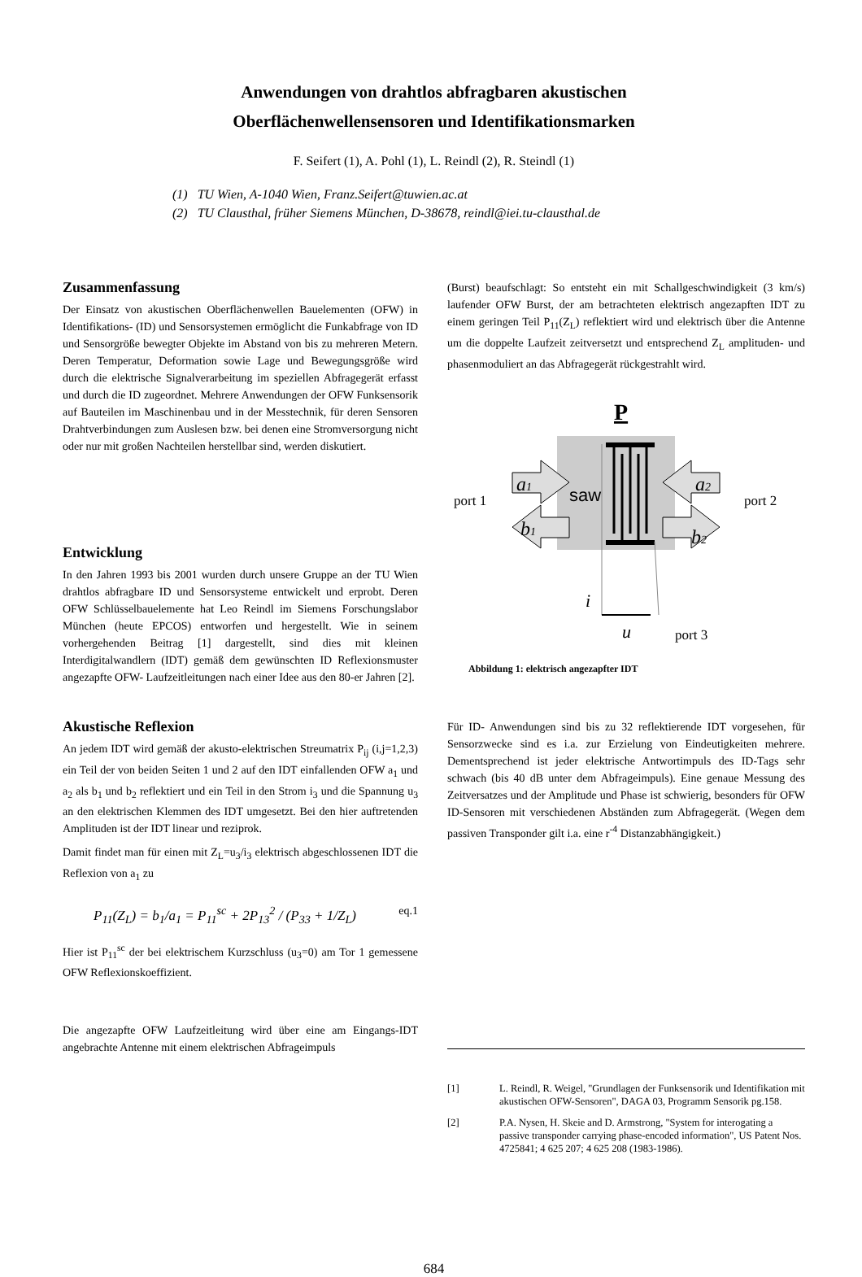Anwendungen von drahtlos abfragbaren akustischen
Oberflächenwellensensoren und Identifikationsmarken
F. Seifert (1), A. Pohl (1), L. Reindl (2), R. Steindl (1)
(1) TU Wien, A-1040 Wien, Franz.Seifert@tuwien.ac.at
(2) TU Clausthal, früher Siemens München, D-38678, reindl@iei.tu-clausthal.de
Zusammenfassung
Der Einsatz von akustischen Oberflächenwellen Bauelementen (OFW) in Identifikations- (ID) und Sensorsystemen ermöglicht die Funkabfrage von ID und Sensorgröße bewegter Objekte im Abstand von bis zu mehreren Metern. Deren Temperatur, Deformation sowie Lage und Bewegungsgröße wird durch die elektrische Signalverarbeitung im speziellen Abfragegerät erfasst und durch die ID zugeordnet. Mehrere Anwendungen der OFW Funksensorik auf Bauteilen im Maschinenbau und in der Messtechnik, für deren Sensoren Drahtverbindungen zum Auslesen bzw. bei denen eine Stromversorgung nicht oder nur mit großen Nachteilen herstellbar sind, werden diskutiert.
Entwicklung
In den Jahren 1993 bis 2001 wurden durch unsere Gruppe an der TU Wien drahtlos abfragbare ID und Sensorsysteme entwickelt und erprobt. Deren OFW Schlüsselbauelemente hat Leo Reindl im Siemens Forschungslabor München (heute EPCOS) entworfen und hergestellt. Wie in seinem vorhergehenden Beitrag [1] dargestellt, sind dies mit kleinen Interdigitalwandlern (IDT) gemäß dem gewünschten ID Reflexionsmuster angezapfte OFW- Laufzeitleitungen nach einer Idee aus den 80-er Jahren [2].
Akustische Reflexion
An jedem IDT wird gemäß der akusto-elektrischen Streumatrix P<sub>ij</sub> (i,j=1,2,3) ein Teil der von beiden Seiten 1 und 2 auf den IDT einfallenden OFW a<sub>1</sub> und a<sub>2</sub> als b<sub>1</sub> und b<sub>2</sub> reflektiert und ein Teil in den Strom i<sub>3</sub> und die Spannung u<sub>3</sub> an den elektrischen Klemmen des IDT umgesetzt. Bei den hier auftretenden Amplituden ist der IDT linear und reziprok.
Damit findet man für einen mit Z<sub>L</sub>=u<sub>3</sub>/i<sub>3</sub> elektrisch abgeschlossenen IDT die Reflexion von a<sub>1</sub> zu
P<sub>11</sub>(Z<sub>L</sub>) = b<sub>1</sub>/a<sub>1</sub> = P<sub>11</sub><sup>sc</sup> + 2P<sub>13</sub><sup>2</sup> / (P<sub>33</sub> + 1/Z<sub>L</sub>) eq.1
Hier ist P<sub>11</sub><sup>sc</sup> der bei elektrischem Kurzschluss (u<sub>3</sub>=0) am Tor 1 gemessene OFW Reflexionskoeffizient.
Die angezapfte OFW Laufzeitleitung wird über eine am Eingangs-IDT angebrachte Antenne mit einem elektrischen Abfrageimpuls
(Burst) beaufschlagt: So entsteht ein mit Schallgeschwindigkeit (3 km/s) laufender OFW Burst, der am betrachteten elektrisch angezapften IDT zu einem geringen Teil P<sub>11</sub>(Z<sub>L</sub>) reflektiert wird und elektrisch über die Antenne um die doppelte Laufzeit zeitversetzt und entsprechend Z<sub>L</sub> amplituden- und phasenmoduliert an das Abfragegerät rückgestrahlt wird.
P
a1
a2
b1
b2
saw
port 1
port 2
i
u
port 3
Abbildung 1: elektrisch angezapfter IDT
Für ID- Anwendungen sind bis zu 32 reflektierende IDT vorgesehen, für Sensorzwecke sind es i.a. zur Erzielung von Eindeutigkeiten mehrere. Dementsprechend ist jeder elektrische Antwortimpuls des ID-Tags sehr schwach (bis 40 dB unter dem Abfrageimpuls). Eine genaue Messung des Zeitversatzes und der Amplitude und Phase ist schwierig, besonders für OFW ID-Sensoren mit verschiedenen Abständen zum Abfragegerät. (Wegen dem passiven Transponder gilt i.a. eine r<sup>-4</sup> Distanzabhängigkeit.)
[1] L. Reindl, R. Weigel, "Grundlagen der Funksensorik und Identifikation mit akustischen OFW-Sensoren", DAGA 03, Programm Sensorik pg.158.
[2] P.A. Nysen, H. Skeie and D. Armstrong, "System for interogating a passive transponder carrying phase-encoded information", US Patent Nos. 4725841; 4 625 207; 4 625 208 (1983-1986).
684